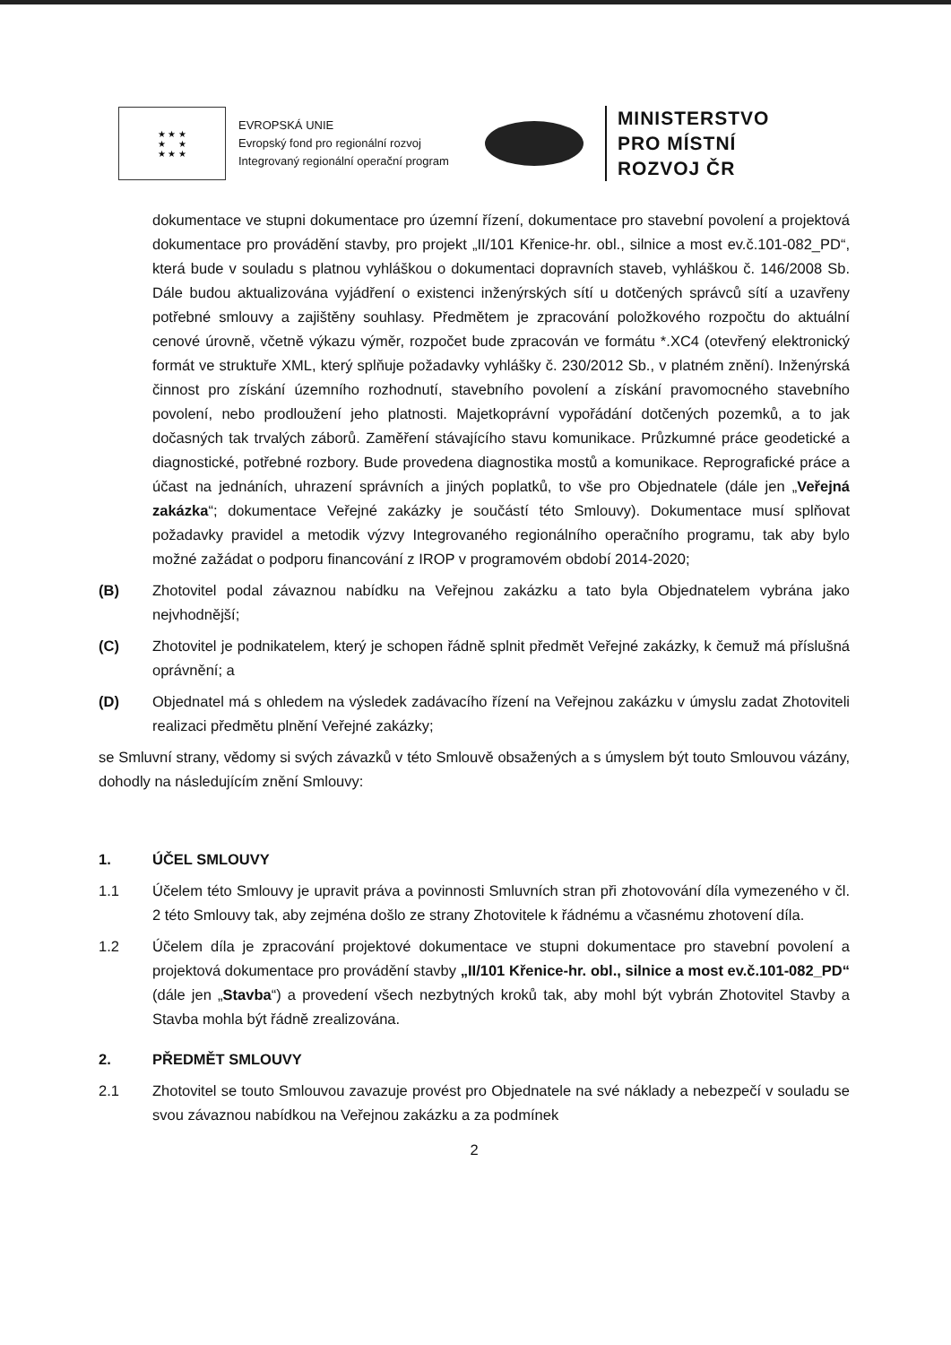★ ★ ★
★ ★
★ ★ ★
EVROPSKÁ UNIE
Evropský fond pro regionální rozvoj
Integrovaný regionální operační program
MINISTERSTVO
PRO MÍSTNÍ
ROZVOJ ČR
dokumentace ve stupni dokumentace pro územní řízení, dokumentace pro stavební povolení a projektová dokumentace pro provádění stavby, pro projekt „II/101 Křenice-hr. obl., silnice a most ev.č.101-082_PD“, která bude v souladu s platnou vyhláškou o dokumentaci dopravních staveb, vyhláškou č. 146/2008 Sb. Dále budou aktualizována vyjádření o existenci inženýrských sítí u dotčených správců sítí a uzavřeny potřebné smlouvy a zajištěny souhlasy. Předmětem je zpracování položkového rozpočtu do aktuální cenové úrovně, včetně výkazu výměr, rozpočet bude zpracován ve formátu *.XC4 (otevřený elektronický formát ve struktuře XML, který splňuje požadavky vyhlášky č. 230/2012 Sb., v platném znění). Inženýrská činnost pro získání územního rozhodnutí, stavebního povolení a získání pravomocného stavebního povolení, nebo prodloužení jeho platnosti. Majetkoprávní vypořádání dotčených pozemků, a to jak dočasných tak trvalých záborů. Zaměření stávajícího stavu komunikace. Průzkumné práce geodetické a diagnostické, potřebné rozbory. Bude provedena diagnostika mostů a komunikace. Reprografické práce a účast na jednáních, uhrazení správních a jiných poplatků, to vše pro Objednatele (dále jen „Veřejná zakázka“; dokumentace Veřejné zakázky je součástí této Smlouvy). Dokumentace musí splňovat požadavky pravidel a metodik výzvy Integrovaného regionálního operačního programu, tak aby bylo možné zažádat o podporu financování z IROP v programovém období 2014-2020;
(B) Zhotovitel podal závaznou nabídku na Veřejnou zakázku a tato byla Objednatelem vybrána jako nejvhodnější;
(C) Zhotovitel je podnikatelem, který je schopen řádně splnit předmět Veřejné zakázky, k čemuž má příslušná oprávnění; a
(D) Objednatel má s ohledem na výsledek zadávacího řízení na Veřejnou zakázku v úmyslu zadat Zhotoviteli realizaci předmětu plnění Veřejné zakázky;
se Smluvní strany, vědomy si svých závazků v této Smlouvě obsažených a s úmyslem být touto Smlouvou vázány, dohodly na následujícím znění Smlouvy:
1. ÚČEL SMLOUVY
1.1 Účelem této Smlouvy je upravit práva a povinnosti Smluvních stran při zhotovování díla vymezeného v čl. 2 této Smlouvy tak, aby zejména došlo ze strany Zhotovitele k řádnému a včasnému zhotovení díla.
1.2 Účelem díla je zpracování projektové dokumentace ve stupni dokumentace pro stavební povolení a projektová dokumentace pro provádění stavby „II/101 Křenice-hr. obl., silnice a most ev.č.101-082_PD“ (dále jen „Stavba“) a provedení všech nezbytných kroků tak, aby mohl být vybrán Zhotovitel Stavby a Stavba mohla být řádně zrealizována.
2. PŘEDMĚT SMLOUVY
2.1 Zhotovitel se touto Smlouvou zavazuje provést pro Objednatele na své náklady a nebezpečí v souladu se svou závaznou nabídkou na Veřejnou zakázku a za podmínek
2